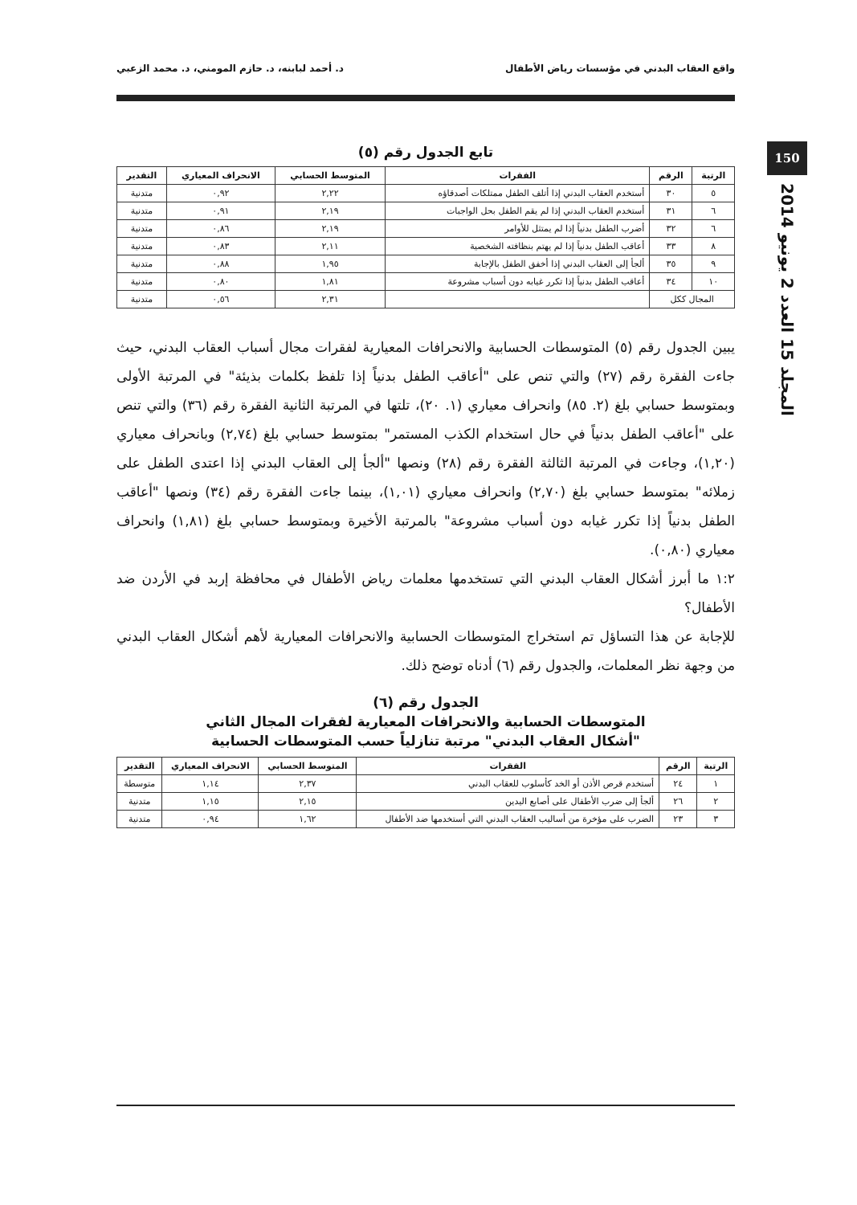واقع العقاب البدني في مؤسسات رياض الأطفال د. أحمد لبابنه، د. حازم المومني، د. محمد الزعبي
150
المجلد 15 العدد 2 يونيو 2014
تابع الجدول رقم (٥)
| الرتبة | الرقم | الفقرات | المتوسط الحسابي | الانحراف المعياري | التقدير |
| --- | --- | --- | --- | --- | --- |
| ٥ | ٣٠ | أستخدم العقاب البدني إذا أتلف الطفل ممتلكات أصدقاؤه | ٢,٢٢ | ٠,٩٢ | متدنية |
| ٦ | ٣١ | أستخدم العقاب البدني إذا لم يقم الطفل بحل الواجبات | ٢,١٩ | ٠,٩١ | متدنية |
| ٦ | ٣٢ | أضرب الطفل بدنياً إذا لم يمتثل للأوامر | ٢,١٩ | ٠,٨٦ | متدنية |
| ٨ | ٣٣ | أعاقب الطفل بدنياً إذا لم يهتم بنظافته الشخصية | ٢,١١ | ٠,٨٣ | متدنية |
| ٩ | ٣٥ | ألجأ إلى العقاب البدني إذا أخفق الطفل بالإجابة | ١,٩٥ | ٠,٨٨ | متدنية |
| ١٠ | ٣٤ | أعاقب الطفل بدنياً إذا تكرر غيابه دون أسباب مشروعة | ١,٨١ | ٠,٨٠ | متدنية |
| المجال ككل | | | ٢,٣١ | ٠,٥٦ | متدنية |
يبين الجدول رقم (٥) المتوسطات الحسابية والانحرافات المعيارية لفقرات مجال أسباب العقاب البدني، حيث جاءت الفقرة رقم (٢٧) والتي تنص على "أعاقب الطفل بدنياً إذا تلفظ بكلمات بذيئة" في المرتبة الأولى وبمتوسط حسابي بلغ (٢. ٨٥) وانحراف معياري (١. ٢٠)، تلتها في المرتبة الثانية الفقرة رقم (٣٦) والتي تنص على "أعاقب الطفل بدنياً في حال استخدام الكذب المستمر" بمتوسط حسابي بلغ (٢,٧٤) وبانحراف معياري (١,٢٠)، وجاءت في المرتبة الثالثة الفقرة رقم (٢٨) ونصها "ألجأ إلى العقاب البدني إذا اعتدى الطفل على زملائه" بمتوسط حسابي بلغ (٢,٧٠) وانحراف معياري (١,٠١)، بينما جاءت الفقرة رقم (٣٤) ونصها "أعاقب الطفل بدنياً إذا تكرر غيابه دون أسباب مشروعة" بالمرتبة الأخيرة وبمتوسط حسابي بلغ (١,٨١) وانحراف معياري (٠,٨٠).
١:٢ ما أبرز أشكال العقاب البدني التي تستخدمها معلمات رياض الأطفال في محافظة إربد في الأردن ضد الأطفال؟
للإجابة عن هذا التساؤل تم استخراج المتوسطات الحسابية والانحرافات المعيارية لأهم أشكال العقاب البدني من وجهة نظر المعلمات، والجدول رقم (٦) أدناه توضح ذلك.
الجدول رقم (٦)
المتوسطات الحسابية والانحرافات المعيارية لفقرات المجال الثاني
"أشكال العقاب البدني" مرتبة تنازلياً حسب المتوسطات الحسابية
| الرتبة | الرقم | الفقرات | المتوسط الحسابي | الانحراف المعياري | التقدير |
| --- | --- | --- | --- | --- | --- |
| ١ | ٢٤ | أستخدم قرص الأذن أو الخد كأسلوب للعقاب البدني | ٢,٣٧ | ١,١٤ | متوسطة |
| ٢ | ٢٦ | ألجأ إلى ضرب الأطفال على أصابع اليدين | ٢,١٥ | ١,١٥ | متدنية |
| ٣ | ٢٣ | الضرب على مؤخرة من أساليب العقاب البدني التي أستخدمها ضد الأطفال | ١,٦٢ | ٠,٩٤ | متدنية |